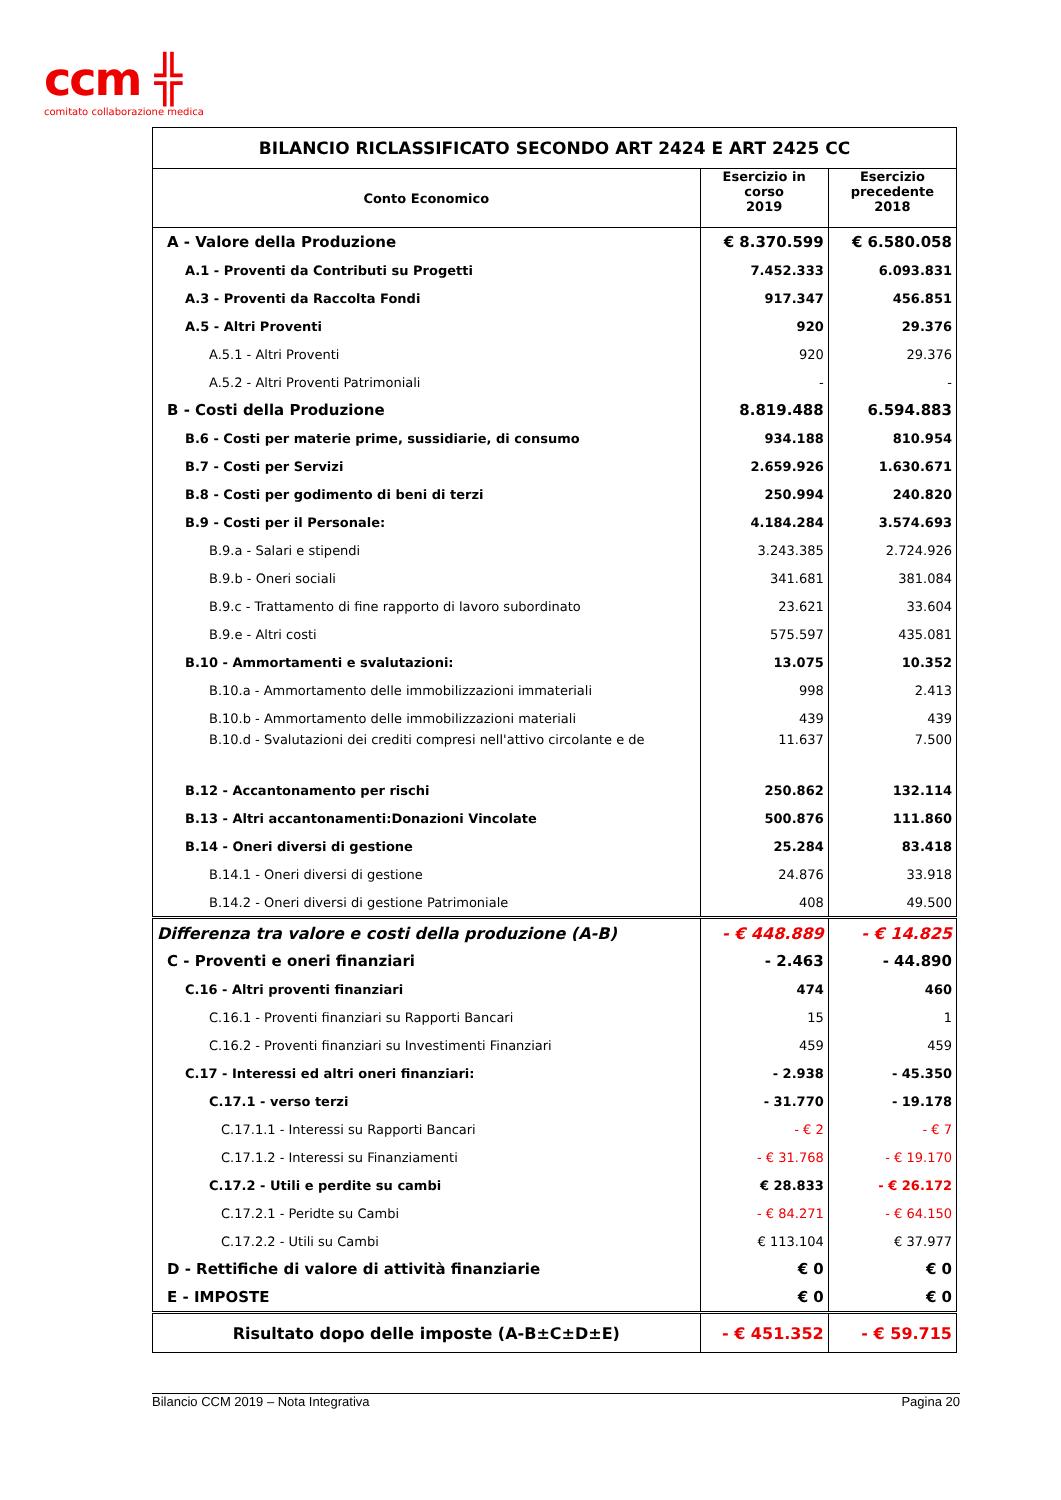ccm ╬
comitato collaborazione medica
| BILANCIO RICLASSIFICATO SECONDO ART 2424 E ART 2425 CC | | |
| Conto Economico | Esercizio in corso 2019 | Esercizio precedente 2018 |
| A - Valore della Produzione | € 8.370.599 | € 6.580.058 |
| A.1 - Proventi da Contributi su Progetti | 7.452.333 | 6.093.831 |
| A.3 - Proventi da Raccolta Fondi | 917.347 | 456.851 |
| A.5 - Altri Proventi | 920 | 29.376 |
| A.5.1 - Altri Proventi | 920 | 29.376 |
| A.5.2 - Altri Proventi Patrimoniali | - | - |
| B - Costi della Produzione | 8.819.488 | 6.594.883 |
| B.6 - Costi per materie prime, sussidiarie, di consumo | 934.188 | 810.954 |
| B.7 - Costi per Servizi | 2.659.926 | 1.630.671 |
| B.8 - Costi per godimento di beni di terzi | 250.994 | 240.820 |
| B.9 - Costi per il Personale: | 4.184.284 | 3.574.693 |
| B.9.a - Salari e stipendi | 3.243.385 | 2.724.926 |
| B.9.b - Oneri sociali | 341.681 | 381.084 |
| B.9.c - Trattamento di fine rapporto di lavoro subordinato | 23.621 | 33.604 |
| B.9.e - Altri costi | 575.597 | 435.081 |
| B.10 - Ammortamenti e svalutazioni: | 13.075 | 10.352 |
| B.10.a - Ammortamento delle immobilizzazioni immateriali | 998 | 2.413 |
| B.10.b - Ammortamento delle immobilizzazioni materiali | 439 | 439 |
| B.10.d - Svalutazioni dei crediti compresi nell'attivo circolante e de | 11.637 | 7.500 |
| B.12 - Accantonamento per rischi | 250.862 | 132.114 |
| B.13 - Altri accantonamenti:Donazioni Vincolate | 500.876 | 111.860 |
| B.14 - Oneri diversi di gestione | 25.284 | 83.418 |
| B.14.1 - Oneri diversi di gestione | 24.876 | 33.918 |
| B.14.2 - Oneri diversi di gestione Patrimoniale | 408 | 49.500 |
| Differenza tra valore e costi della produzione (A-B) | - € 448.889 | - € 14.825 |
| C - Proventi e oneri finanziari | - 2.463 | - 44.890 |
| C.16 - Altri proventi finanziari | 474 | 460 |
| C.16.1 - Proventi finanziari su Rapporti Bancari | 15 | 1 |
| C.16.2 - Proventi finanziari su Investimenti Finanziari | 459 | 459 |
| C.17 - Interessi ed altri oneri finanziari: | - 2.938 | - 45.350 |
| C.17.1 - verso terzi | - 31.770 | - 19.178 |
| C.17.1.1 - Interessi su Rapporti Bancari | - € 2 | - € 7 |
| C.17.1.2 - Interessi su Finanziamenti | - € 31.768 | - € 19.170 |
| C.17.2 - Utili e perdite su cambi | € 28.833 | - € 26.172 |
| C.17.2.1 - Peridte su Cambi | - € 84.271 | - € 64.150 |
| C.17.2.2 - Utili su Cambi | € 113.104 | € 37.977 |
| D - Rettifiche di valore di attività finanziarie | € 0 | € 0 |
| E - IMPOSTE | € 0 | € 0 |
| Risultato dopo delle imposte (A-B±C±D±E) | - € 451.352 | - € 59.715 |
Bilancio CCM 2019 – Nota Integrativa Pagina 20